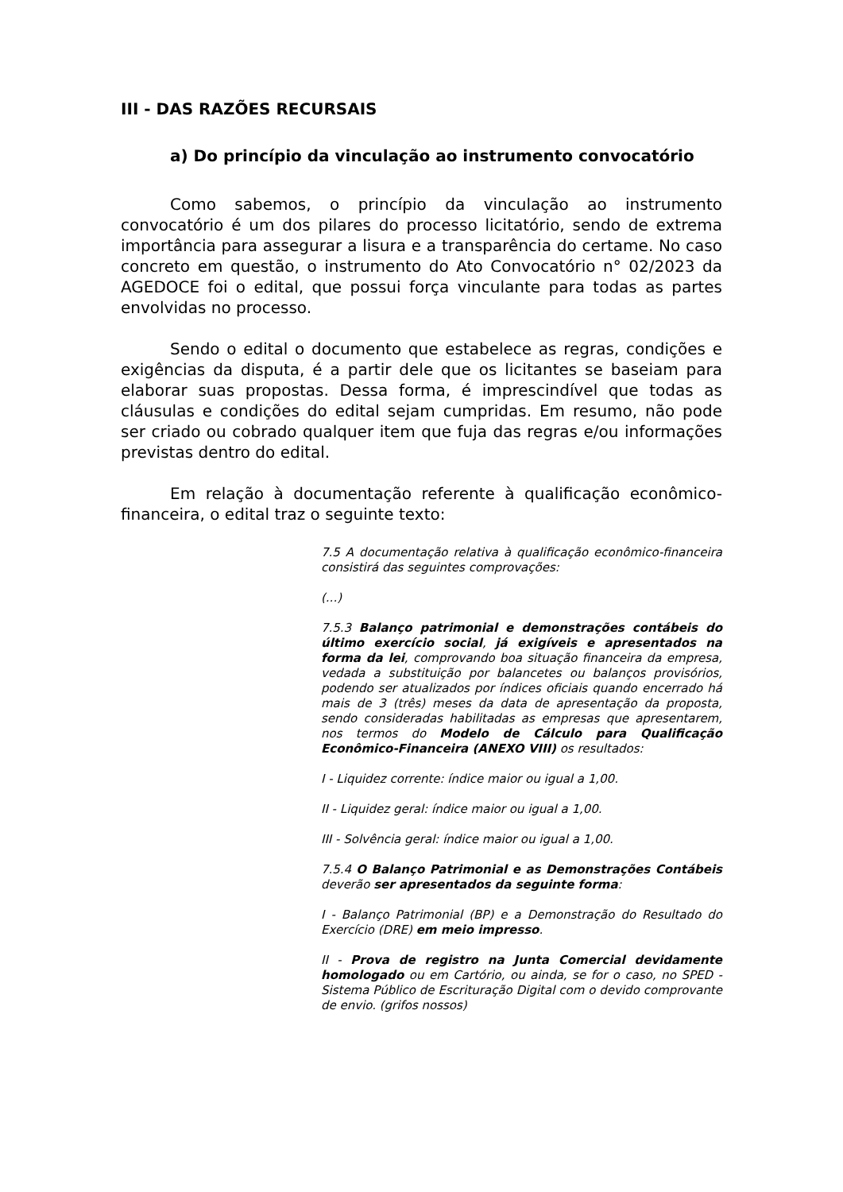III - DAS RAZÕES RECURSAIS
a) Do princípio da vinculação ao instrumento convocatório
Como sabemos, o princípio da vinculação ao instrumento convocatório é um dos pilares do processo licitatório, sendo de extrema importância para assegurar a lisura e a transparência do certame. No caso concreto em questão, o instrumento do Ato Convocatório n° 02/2023 da AGEDOCE foi o edital, que possui força vinculante para todas as partes envolvidas no processo.
Sendo o edital o documento que estabelece as regras, condições e exigências da disputa, é a partir dele que os licitantes se baseiam para elaborar suas propostas. Dessa forma, é imprescindível que todas as cláusulas e condições do edital sejam cumpridas. Em resumo, não pode ser criado ou cobrado qualquer item que fuja das regras e/ou informações previstas dentro do edital.
Em relação à documentação referente à qualificação econômico-financeira, o edital traz o seguinte texto:
7.5 A documentação relativa à qualificação econômico-financeira consistirá das seguintes comprovações:
(...)
7.5.3 Balanço patrimonial e demonstrações contábeis do último exercício social, já exigíveis e apresentados na forma da lei, comprovando boa situação financeira da empresa, vedada a substituição por balancetes ou balanços provisórios, podendo ser atualizados por índices oficiais quando encerrado há mais de 3 (três) meses da data de apresentação da proposta, sendo consideradas habilitadas as empresas que apresentarem, nos termos do Modelo de Cálculo para Qualificação Econômico-Financeira (ANEXO VIII) os resultados:
I - Liquidez corrente: índice maior ou igual a 1,00.
II - Liquidez geral: índice maior ou igual a 1,00.
III - Solvência geral: índice maior ou igual a 1,00.
7.5.4 O Balanço Patrimonial e as Demonstrações Contábeis deverão ser apresentados da seguinte forma:
I - Balanço Patrimonial (BP) e a Demonstração do Resultado do Exercício (DRE) em meio impresso.
II - Prova de registro na Junta Comercial devidamente homologado ou em Cartório, ou ainda, se for o caso, no SPED - Sistema Público de Escrituração Digital com o devido comprovante de envio. (grifos nossos)